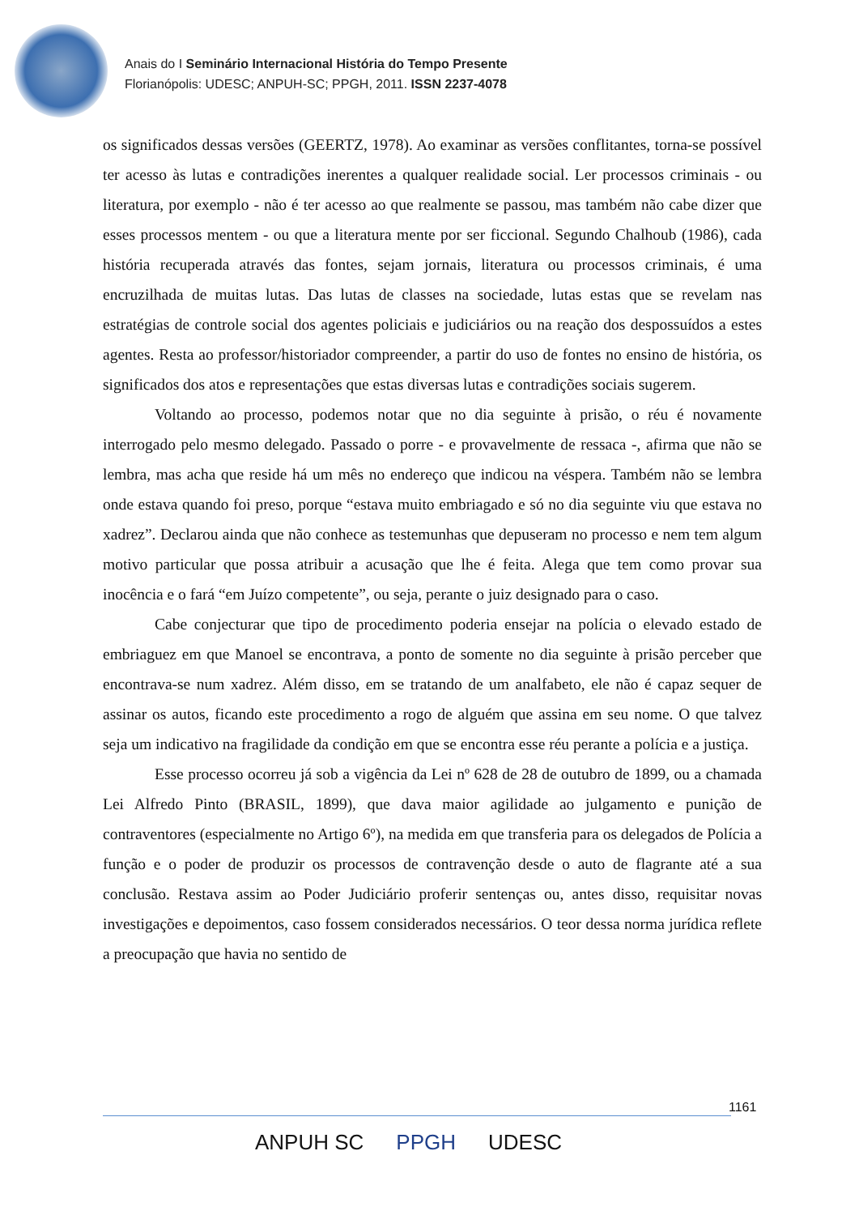Anais do I Seminário Internacional História do Tempo Presente
Florianópolis: UDESC; ANPUH-SC; PPGH, 2011. ISSN 2237-4078
os significados dessas versões (GEERTZ, 1978). Ao examinar as versões conflitantes, torna-se possível ter acesso às lutas e contradições inerentes a qualquer realidade social. Ler processos criminais - ou literatura, por exemplo - não é ter acesso ao que realmente se passou, mas também não cabe dizer que esses processos mentem - ou que a literatura mente por ser ficcional. Segundo Chalhoub (1986), cada história recuperada através das fontes, sejam jornais, literatura ou processos criminais, é uma encruzilhada de muitas lutas. Das lutas de classes na sociedade, lutas estas que se revelam nas estratégias de controle social dos agentes policiais e judiciários ou na reação dos despossuídos a estes agentes. Resta ao professor/historiador compreender, a partir do uso de fontes no ensino de história, os significados dos atos e representações que estas diversas lutas e contradições sociais sugerem.
Voltando ao processo, podemos notar que no dia seguinte à prisão, o réu é novamente interrogado pelo mesmo delegado. Passado o porre - e provavelmente de ressaca -, afirma que não se lembra, mas acha que reside há um mês no endereço que indicou na véspera. Também não se lembra onde estava quando foi preso, porque “estava muito embriagado e só no dia seguinte viu que estava no xadrez”. Declarou ainda que não conhece as testemunhas que depuseram no processo e nem tem algum motivo particular que possa atribuir a acusação que lhe é feita. Alega que tem como provar sua inocência e o fará “em Juízo competente”, ou seja, perante o juiz designado para o caso.
Cabe conjecturar que tipo de procedimento poderia ensejar na polícia o elevado estado de embriaguez em que Manoel se encontrava, a ponto de somente no dia seguinte à prisão perceber que encontrava-se num xadrez. Além disso, em se tratando de um analfabeto, ele não é capaz sequer de assinar os autos, ficando este procedimento a rogo de alguém que assina em seu nome. O que talvez seja um indicativo na fragilidade da condição em que se encontra esse réu perante a polícia e a justiça.
Esse processo ocorreu já sob a vigência da Lei nº 628 de 28 de outubro de 1899, ou a chamada Lei Alfredo Pinto (BRASIL, 1899), que dava maior agilidade ao julgamento e punição de contraventores (especialmente no Artigo 6º), na medida em que transferia para os delegados de Polícia a função e o poder de produzir os processos de contravenção desde o auto de flagrante até a sua conclusão. Restava assim ao Poder Judiciário proferir sentenças ou, antes disso, requisitar novas investigações e depoimentos, caso fossem considerados necessários. O teor dessa norma jurídica reflete a preocupação que havia no sentido de
1161
ANPUH SC PPGH UDESC